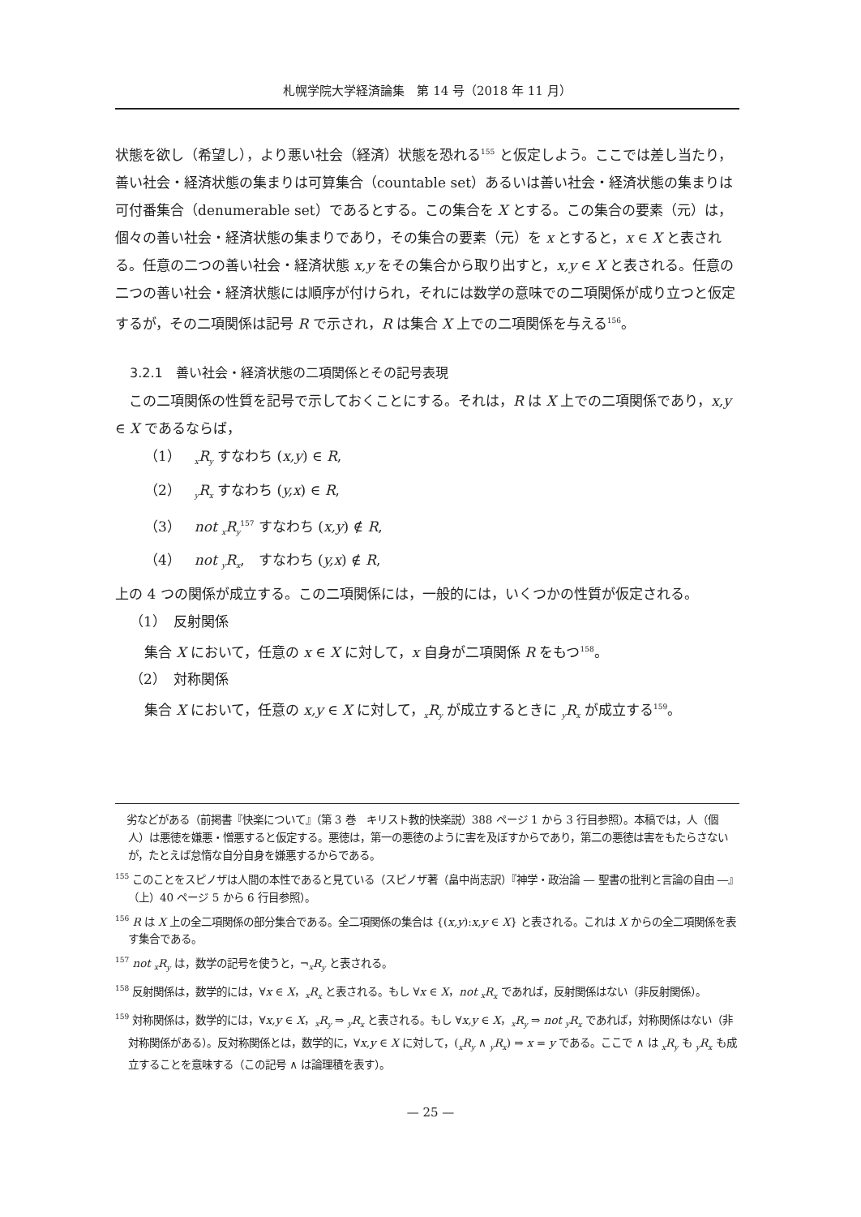札幌学院大学経済論集　第 14 号（2018 年 11 月）
状態を欲し（希望し），より悪い社会（経済）状態を恐れる<sup>155</sup> と仮定しよう。ここでは差し当たり，善い社会・経済状態の集まりは可算集合（countable set）あるいは善い社会・経済状態の集まりは可付番集合（denumerable set）であるとする。この集合を X とする。この集合の要素（元）は，個々の善い社会・経済状態の集まりであり，その集合の要素（元）を x とすると，x ∈ X と表される。任意の二つの善い社会・経済状態 x,y をその集合から取り出すと，x,y ∈ X と表される。任意の二つの善い社会・経済状態には順序が付けられ，それには数学の意味での二項関係が成り立つと仮定するが，その二項関係は記号 R で示され，R は集合 X 上での二項関係を与える<sup>156</sup>。
3.2.1　善い社会・経済状態の二項関係とその記号表現
 この二項関係の性質を記号で示しておくことにする。それは，R は X 上での二項関係であり，x,y ∈ X であるならば，
（1）　<sub>x</sub>R<sub>y</sub> すなわち (x,y) ∈ R,
（2）　<sub>y</sub>R<sub>x</sub> すなわち (y,x) ∈ R,
（3）　not <sub>x</sub>R<sub>y</sub><sup>157</sup> すなわち (x,y) ∉ R,
（4）　not <sub>y</sub>R<sub>x</sub>,　すなわち (y,x) ∉ R,
上の 4 つの関係が成立する。この二項関係には，一般的には，いくつかの性質が仮定される。
（1）　反射関係
集合 X において，任意の x ∈ X に対して，x 自身が二項関係 R をもつ<sup>158</sup>。
（2）　対称関係
集合 X において，任意の x,y ∈ X に対して，<sub>x</sub>R<sub>y</sub> が成立するときに <sub>y</sub>R<sub>x</sub> が成立する<sup>159</sup>。
 劣などがある（前掲書『快楽について』（第 3 巻　キリスト教的快楽説）388 ページ 1 から 3 行目参照）。本稿では，人（個人）は悪徳を嫌悪・憎悪すると仮定する。悪徳は，第一の悪徳のように害を及ぼすからであり，第二の悪徳は害をもたらさないが，たとえば怠惰な自分自身を嫌悪するからである。
<sup>155</sup> このことをスピノザは人間の本性であると見ている（スピノザ著（畠中尚志訳）『神学・政治論 ― 聖書の批判と言論の自由 ―』（上）40 ページ 5 から 6 行目参照）。
<sup>156</sup> R は X 上の全二項関係の部分集合である。全二項関係の集合は {(x,y):x,y ∈ X} と表される。これは X からの全二項関係を表す集合である。
<sup>157</sup> not <sub>x</sub>R<sub>y</sub> は，数学の記号を使うと，¬<sub>x</sub>R<sub>y</sub> と表される。
<sup>158</sup> 反射関係は，数学的には，∀x ∈ X，<sub>x</sub>R<sub>x</sub> と表される。もし ∀x ∈ X，not <sub>x</sub>R<sub>x</sub> であれば，反射関係はない（非反射関係）。
<sup>159</sup> 対称関係は，数学的には，∀x,y ∈ X，<sub>x</sub>R<sub>y</sub> ⇒ <sub>y</sub>R<sub>x</sub> と表される。もし ∀x,y ∈ X，<sub>x</sub>R<sub>y</sub> ⇒ not <sub>y</sub>R<sub>x</sub> であれば，対称関係はない（非対称関係がある）。反対称関係とは，数学的に，∀x,y ∈ X に対して，(<sub>x</sub>R<sub>y</sub> ∧ <sub>y</sub>R<sub>x</sub>) ⇒ x = y である。ここで ∧ は <sub>x</sub>R<sub>y</sub> も <sub>y</sub>R<sub>x</sub> も成立することを意味する（この記号 ∧ は論理積を表す）。
— 25 —